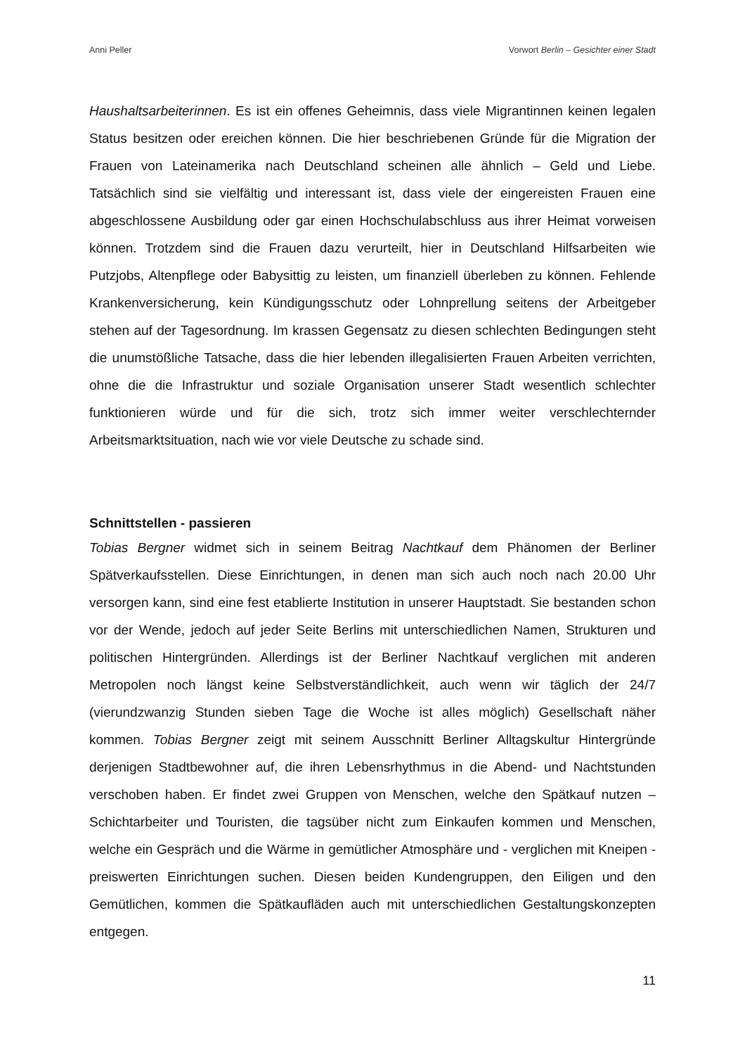Anni Peller Vorwort Berlin – Gesichter einer Stadt
Haushaltsarbeiterinnen. Es ist ein offenes Geheimnis, dass viele Migrantinnen keinen legalen Status besitzen oder ereichen können. Die hier beschriebenen Gründe für die Migration der Frauen von Lateinamerika nach Deutschland scheinen alle ähnlich – Geld und Liebe. Tatsächlich sind sie vielfältig und interessant ist, dass viele der eingereisten Frauen eine abgeschlossene Ausbildung oder gar einen Hochschulabschluss aus ihrer Heimat vorweisen können. Trotzdem sind die Frauen dazu verurteilt, hier in Deutschland Hilfsarbeiten wie Putzjobs, Altenpflege oder Babysittig zu leisten, um finanziell überleben zu können. Fehlende Krankenversicherung, kein Kündigungsschutz oder Lohnprellung seitens der Arbeitgeber stehen auf der Tagesordnung. Im krassen Gegensatz zu diesen schlechten Bedingungen steht die unumstößliche Tatsache, dass die hier lebenden illegalisierten Frauen Arbeiten verrichten, ohne die die Infrastruktur und soziale Organisation unserer Stadt wesentlich schlechter funktionieren würde und für die sich, trotz sich immer weiter verschlechternder Arbeitsmarktsituation, nach wie vor viele Deutsche zu schade sind.
Schnittstellen - passieren
Tobias Bergner widmet sich in seinem Beitrag Nachtkauf dem Phänomen der Berliner Spätverkaufsstellen. Diese Einrichtungen, in denen man sich auch noch nach 20.00 Uhr versorgen kann, sind eine fest etablierte Institution in unserer Hauptstadt. Sie bestanden schon vor der Wende, jedoch auf jeder Seite Berlins mit unterschiedlichen Namen, Strukturen und politischen Hintergründen. Allerdings ist der Berliner Nachtkauf verglichen mit anderen Metropolen noch längst keine Selbstverständlichkeit, auch wenn wir täglich der 24/7 (vierundzwanzig Stunden sieben Tage die Woche ist alles möglich) Gesellschaft näher kommen. Tobias Bergner zeigt mit seinem Ausschnitt Berliner Alltagskultur Hintergründe derjenigen Stadtbewohner auf, die ihren Lebensrhythmus in die Abend- und Nachtstunden verschoben haben. Er findet zwei Gruppen von Menschen, welche den Spätkauf nutzen – Schichtarbeiter und Touristen, die tagsüber nicht zum Einkaufen kommen und Menschen, welche ein Gespräch und die Wärme in gemütlicher Atmosphäre und - verglichen mit Kneipen - preiswerten Einrichtungen suchen. Diesen beiden Kundengruppen, den Eiligen und den Gemütlichen, kommen die Spätkaufläden auch mit unterschiedlichen Gestaltungskonzepten entgegen.
11